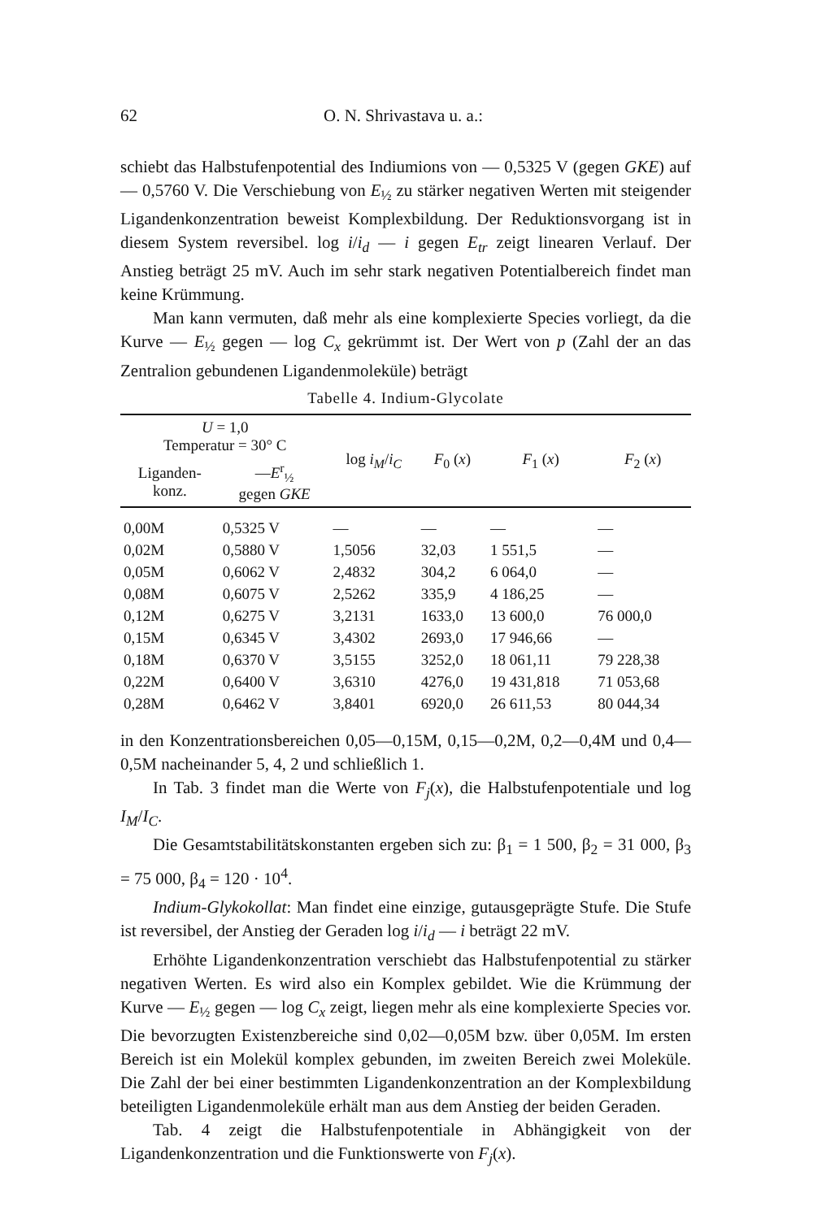62 O. N. Shrivastava u. a.:
schiebt das Halbstufenpotential des Indiumions von — 0,5325 V (gegen GKE) auf — 0,5760 V. Die Verschiebung von E<sub>½</sub> zu stärker negativen Werten mit steigender Ligandenkonzentration beweist Komplexbildung. Der Reduktionsvorgang ist in diesem System reversibel. log i/i<sub>d</sub> — i gegen E<sub>tr</sub> zeigt linearen Verlauf. Der Anstieg beträgt 25 mV. Auch im sehr stark negativen Potentialbereich findet man keine Krümmung.
Man kann vermuten, daß mehr als eine komplexierte Species vorliegt, da die Kurve — E<sub>½</sub> gegen — log C<sub>x</sub> gekrümmt ist. Der Wert von p (Zahl der an das Zentralion gebundenen Ligandenmoleküle) beträgt
Tabelle 4. Indium-Glycolate
| U = 1,0 Temperatur = 30° C | | log i<sub>M</sub> / i<sub>C</sub> | F<sub>0</sub> ( x ) | F<sub>1</sub> ( x ) | F<sub>2</sub> ( x ) |
| --- | --- | --- | --- | --- | --- |
| Liganden- konz. | — E<sup>r</sup><sub>½</sub> gegen GKE | | | | |
| 0,00M | 0,5325 V | — | — | — | — |
| 0,02M | 0,5880 V | 1,5056 | 32,03 | 1 551,5 | — |
| 0,05M | 0,6062 V | 2,4832 | 304,2 | 6 064,0 | — |
| 0,08M | 0,6075 V | 2,5262 | 335,9 | 4 186,25 | — |
| 0,12M | 0,6275 V | 3,2131 | 1633,0 | 13 600,0 | 76 000,0 |
| 0,15M | 0,6345 V | 3,4302 | 2693,0 | 17 946,66 | — |
| 0,18M | 0,6370 V | 3,5155 | 3252,0 | 18 061,11 | 79 228,38 |
| 0,22M | 0,6400 V | 3,6310 | 4276,0 | 19 431,818 | 71 053,68 |
| 0,28M | 0,6462 V | 3,8401 | 6920,0 | 26 611,53 | 80 044,34 |
in den Konzentrationsbereichen 0,05—0,15M, 0,15—0,2M, 0,2—0,4M und 0,4—0,5M nacheinander 5, 4, 2 und schließlich 1.
In Tab. 3 findet man die Werte von F<sub>j</sub>(x), die Halbstufenpotentiale und log I<sub>M</sub>/I<sub>C</sub>.
Die Gesamtstabilitätskonstanten ergeben sich zu: β<sub>1</sub> = 1 500, β<sub>2</sub> = 31 000, β<sub>3</sub> = 75 000, β<sub>4</sub> = 120 · 10<sup>4</sup>.
Indium-Glykokollat: Man findet eine einzige, gutausgeprägte Stufe. Die Stufe ist reversibel, der Anstieg der Geraden log i/i<sub>d</sub> — i beträgt 22 mV.
Erhöhte Ligandenkonzentration verschiebt das Halbstufenpotential zu stärker negativen Werten. Es wird also ein Komplex gebildet. Wie die Krümmung der Kurve — E<sub>½</sub> gegen — log C<sub>x</sub> zeigt, liegen mehr als eine komplexierte Species vor. Die bevorzugten Existenzbereiche sind 0,02—0,05M bzw. über 0,05M. Im ersten Bereich ist ein Molekül komplex gebunden, im zweiten Bereich zwei Moleküle. Die Zahl der bei einer bestimmten Ligandenkonzentration an der Komplexbildung beteiligten Ligandenmoleküle erhält man aus dem Anstieg der beiden Geraden.
Tab. 4 zeigt die Halbstufenpotentiale in Abhängigkeit von der Ligandenkonzentration und die Funktionswerte von F<sub>j</sub>(x).